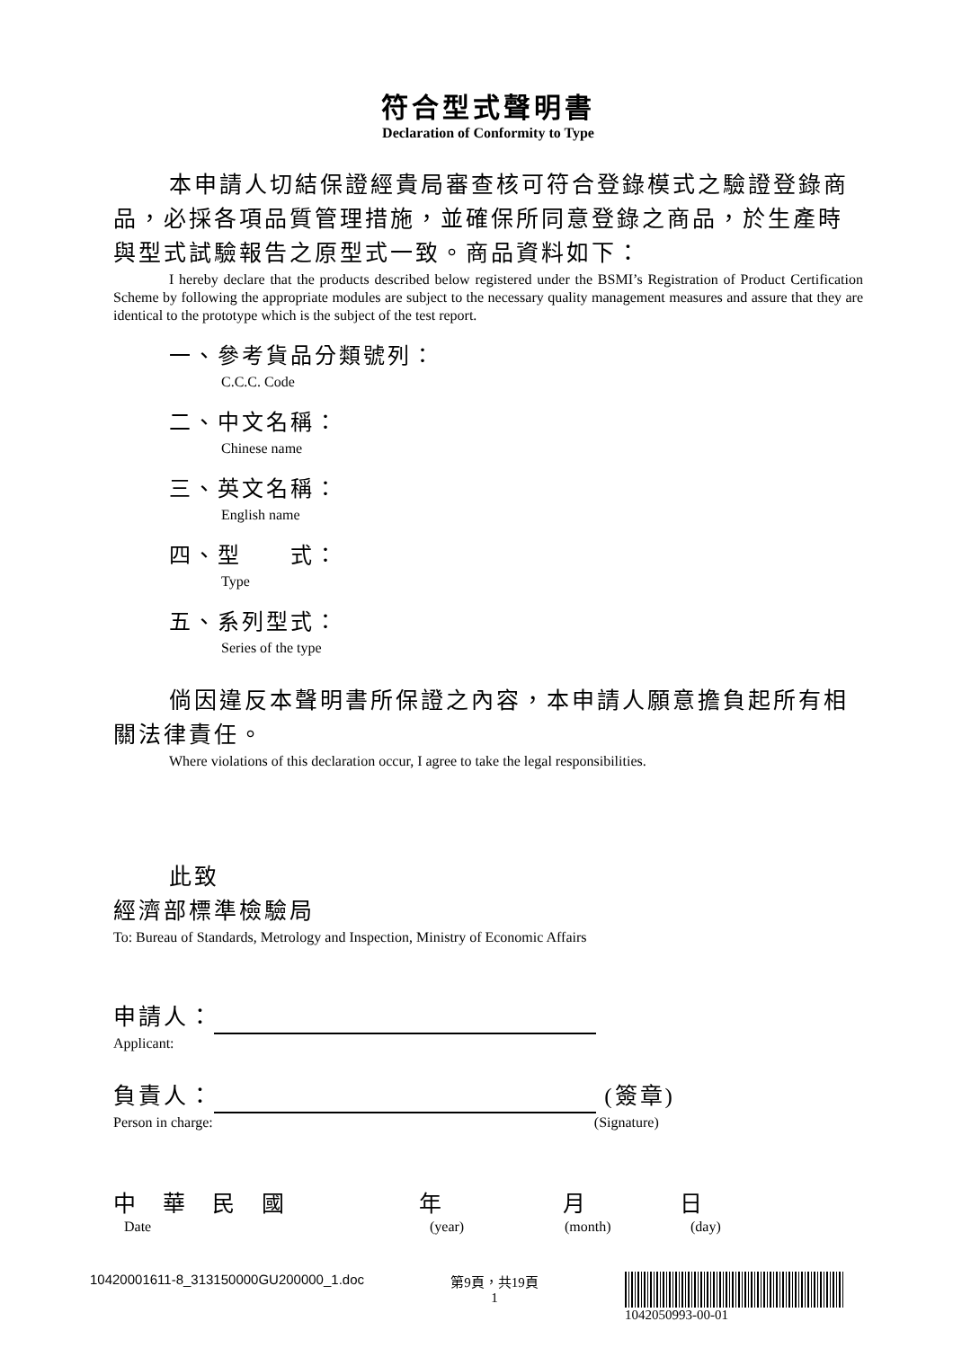符合型式聲明書
Declaration of Conformity to Type
本申請人切結保證經貴局審查核可符合登錄模式之驗證登錄商品，必採各項品質管理措施，並確保所同意登錄之商品，於生產時與型式試驗報告之原型式一致。商品資料如下：
I hereby declare that the products described below registered under the BSMI’s Registration of Product Certification Scheme by following the appropriate modules are subject to the necessary quality management measures and assure that they are identical to the prototype which is the subject of the test report.
一、參考貨品分類號列：
C.C.C. Code
二、中文名稱：
Chinese name
三、英文名稱：
English name
四、型　　式：
Type
五、系列型式：
Series of the type
倘因違反本聲明書所保證之內容，本申請人願意擔負起所有相關法律責任。
Where violations of this declaration occur, I agree to take the legal responsibilities.
此致
經濟部標準檢驗局
To: Bureau of Standards, Metrology and Inspection, Ministry of Economic Affairs
申請人：
Applicant:
負責人： (簽章)
Person in charge: (Signature)
中華民國 年 月 日
Date (year) (month) (day)
10420001611-8_313150000GU200000_1.doc 第9頁，共19頁
1
1042050993-00-01